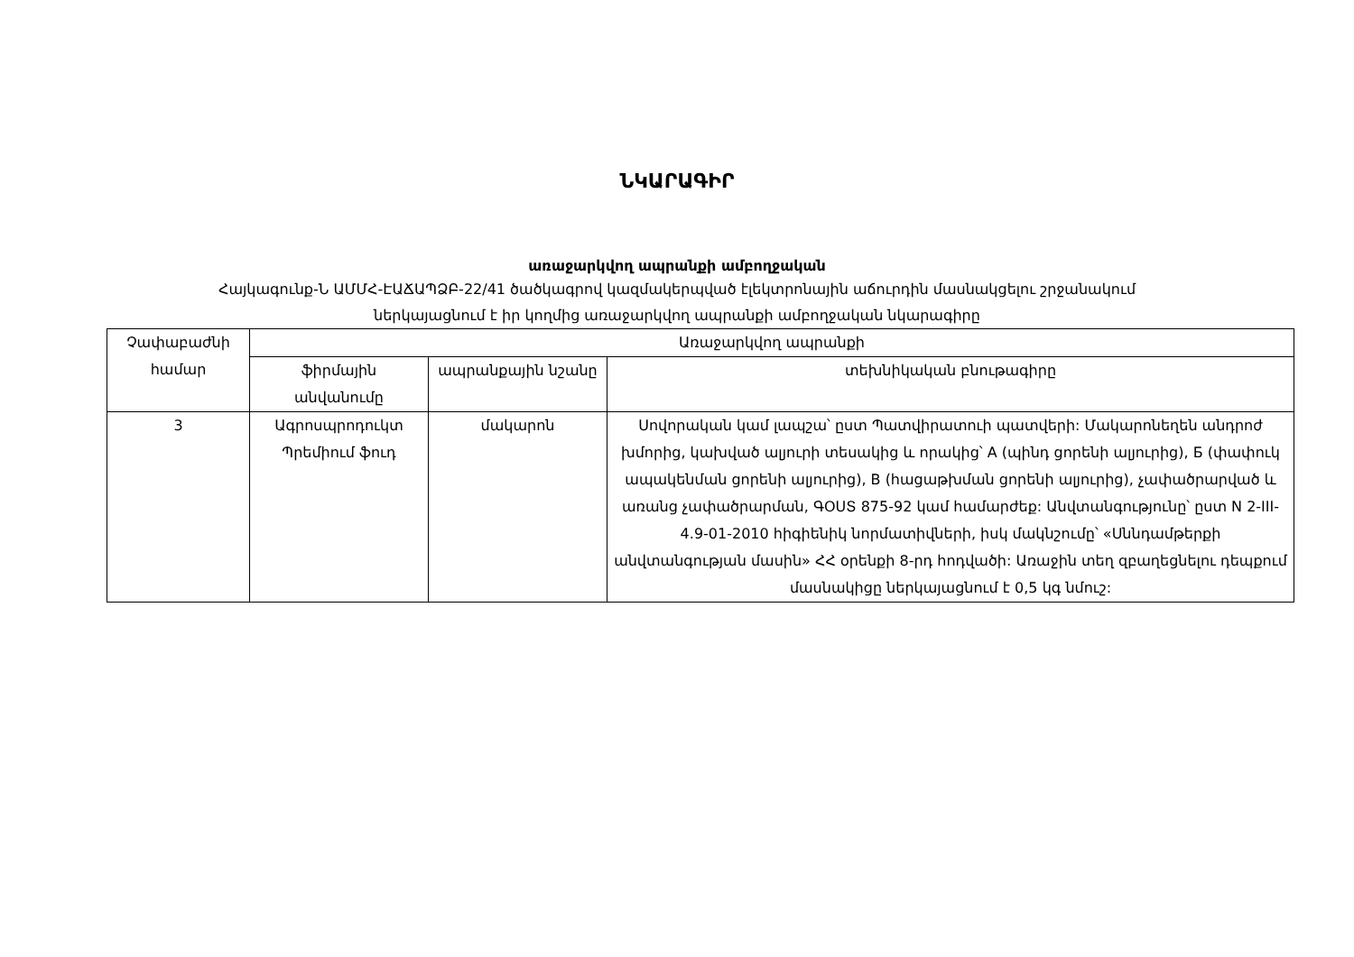ՆԿԱՐԱԳԻՐ
առաջարկվող ապրանքի ամբողջական
Հայկագունք-Ն ԱՄՄՀ-ԷԱՃԱՊՁԲ-22/41 ծածկագրով կազմակերպված էլեկտրոնային աճուրդին մասնակցելու շրջանակում
ներկայացնում է իր կողմից առաջարկվող ապրանքի ամբողջական նկարագիրը
| Չափաբաժնի համար | Առաջարկվող ապրանքի | | |
| --- | --- | --- | --- |
| | ֆիրմային անվանումը | ապրանքային նշանը | տեխնիկական բնութագիրը |
| 3 | Ագրոսպրոդուկտ Պրեմիում ֆուդ | մակարոն | Սովորական կամ լապշա՝ ըստ Պատվիրատուի պատվերի: Մակարոնեղեն անդրոժ խմորից, կախված ալյուրի տեսակից և որակից՝ A (պինդ ցորենի ալյուրից), Б (փափուկ ապակենման ցորենի ալյուրից), B (հացաթխման ցորենի ալյուրից), չափածրարված և առանց չափածրարման, ԳՕՍՏ 875-92 կամ համարժեք: Անվտանգությունը՝ ըստ N 2-III-4.9-01-2010 հիգիենիկ նորմատիվների, իսկ մակնշումը՝ «Սննդամթերքի անվտանգության մասին» ՀՀ օրենքի 8-րդ հոդվածի: Առաջին տեղ զբաղեցնելու դեպքում մասնակիցը ներկայացնում է 0,5 կգ նմուշ: |